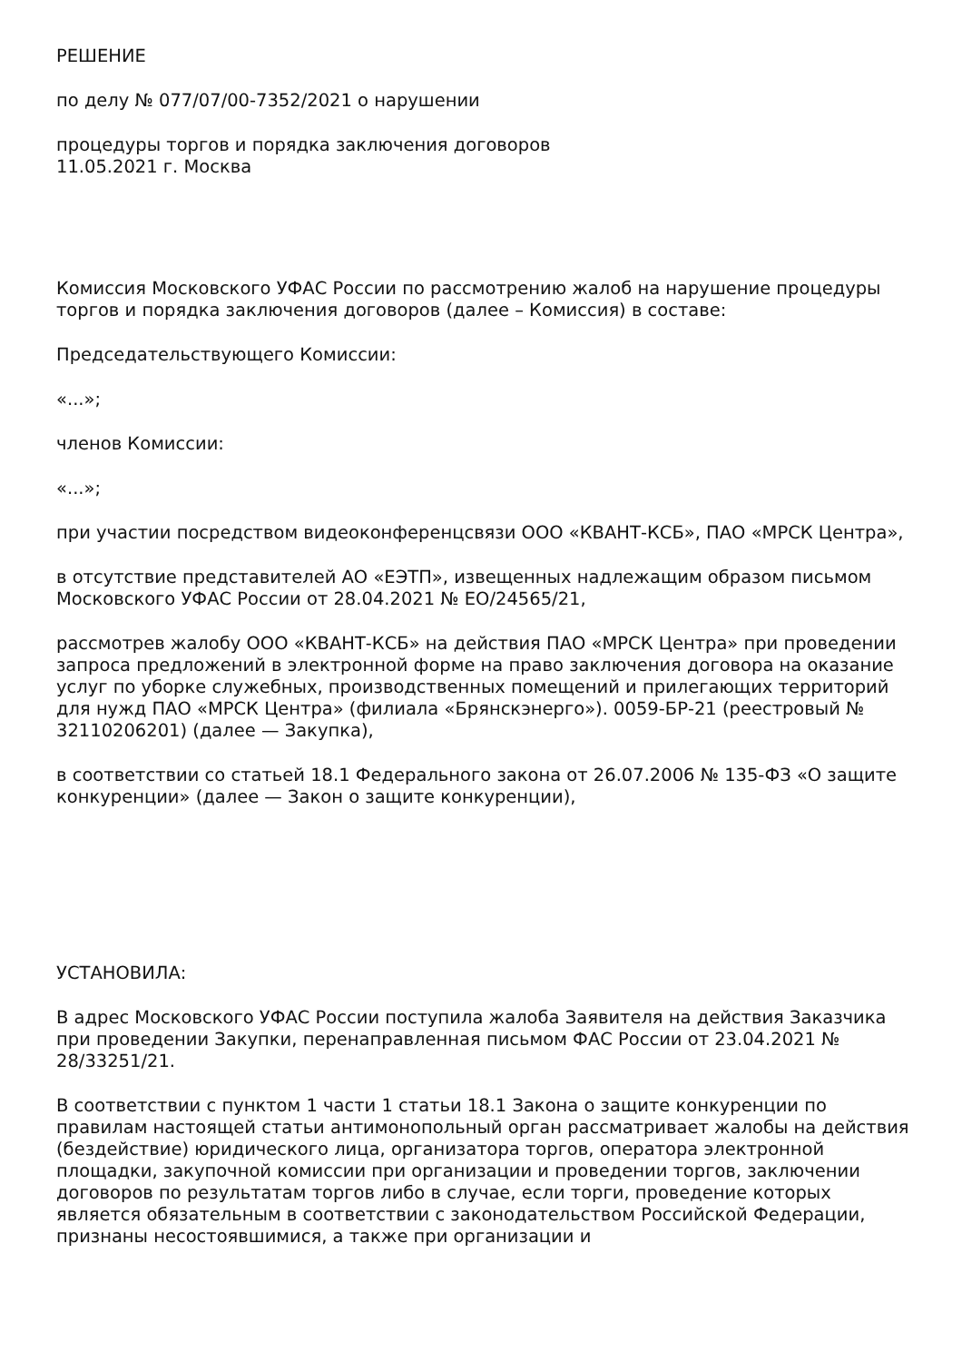РЕШЕНИЕ
по делу № 077/07/00-7352/2021 о нарушении
процедуры торгов и порядка заключения договоров
11.05.2021 г. Москва
Комиссия Московского УФАС России по рассмотрению жалоб на нарушение процедуры торгов и порядка заключения договоров (далее – Комиссия) в составе:
Председательствующего Комиссии:
«...»;
членов Комиссии:
«...»;
при участии посредством видеоконференцсвязи ООО «КВАНТ-КСБ», ПАО «МРСК Центра»,
в отсутствие представителей АО «ЕЭТП», извещенных надлежащим образом письмом Московского УФАС России от 28.04.2021 № ЕО/24565/21,
рассмотрев жалобу ООО «КВАНТ-КСБ» на действия ПАО «МРСК Центра» при проведении запроса предложений в электронной форме на право заключения договора на оказание услуг по уборке служебных, производственных помещений и прилегающих территорий для нужд ПАО «МРСК Центра» (филиала «Брянскэнерго»). 0059-БР-21 (реестровый № 32110206201) (далее — Закупка),
в соответствии со статьей 18.1 Федерального закона от 26.07.2006 № 135-ФЗ «О защите конкуренции» (далее — Закон о защите конкуренции),
УСТАНОВИЛА:
В адрес Московского УФАС России поступила жалоба Заявителя на действия Заказчика при проведении Закупки, перенаправленная письмом ФАС России от 23.04.2021 № 28/33251/21.
В соответствии с пунктом 1 части 1 статьи 18.1 Закона о защите конкуренции по правилам настоящей статьи антимонопольный орган рассматривает жалобы на действия (бездействие) юридического лица, организатора торгов, оператора электронной площадки, закупочной комиссии при организации и проведении торгов, заключении договоров по результатам торгов либо в случае, если торги, проведение которых является обязательным в соответствии с законодательством Российской Федерации, признаны несостоявшимися, а также при организации и